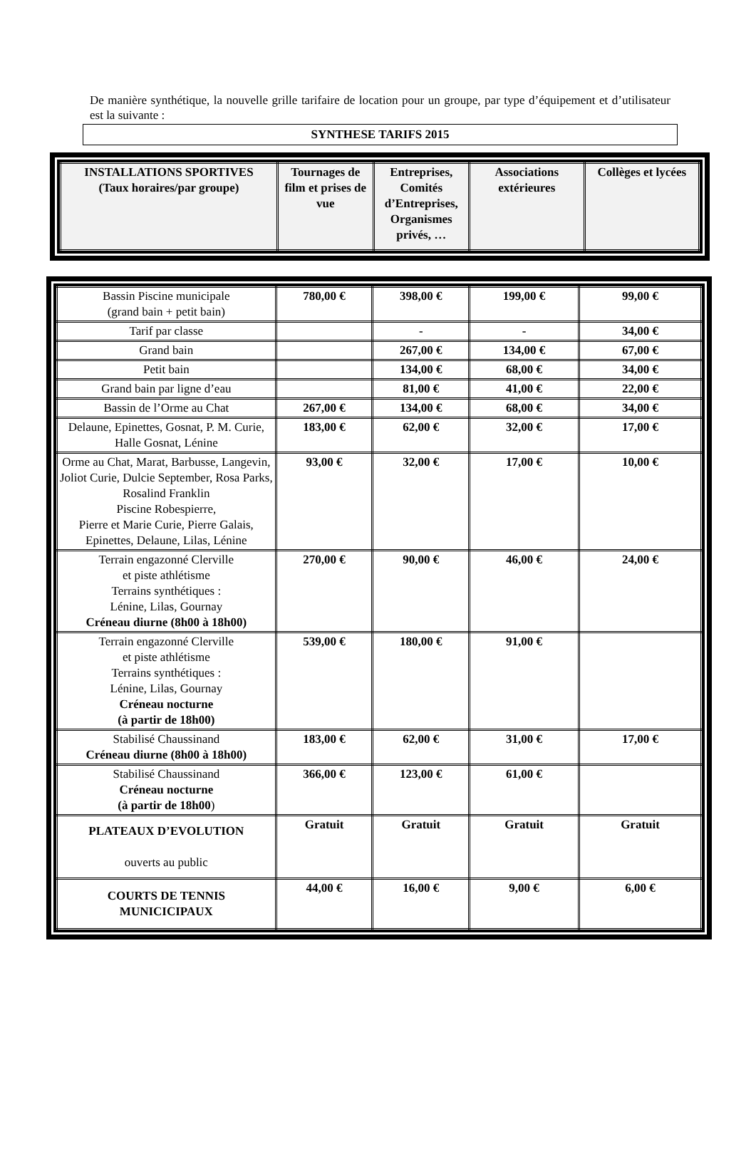De manière synthétique, la nouvelle grille tarifaire de location pour un groupe, par type d’équipement et d’utilisateur est la suivante :
SYNTHESE TARIFS 2015
| INSTALLATIONS SPORTIVES (Taux horaires/par groupe) | Tournages de film et prises de vue | Entreprises, Comités d’Entreprises, Organismes privés, … | Associations extérieures | Collèges et lycées |
| --- | --- | --- | --- | --- |
| Bassin Piscine municipale (grand bain + petit bain) | 780,00 € | 398,00 € | 199,00 € | 99,00 € |
| Tarif par classe | | - | - | 34,00 € |
| Grand bain | | 267,00 € | 134,00 € | 67,00 € |
| Petit bain | | 134,00 € | 68,00 € | 34,00 € |
| Grand bain par ligne d’eau | | 81,00 € | 41,00 € | 22,00 € |
| Bassin de l’Orme au Chat | 267,00 € | 134,00 € | 68,00 € | 34,00 € |
| Delaune, Epinettes, Gosnat, P. M. Curie, Halle Gosnat, Lénine | 183,00 € | 62,00 € | 32,00 € | 17,00 € |
| Orme au Chat, Marat, Barbusse, Langevin, Joliot Curie, Dulcie September, Rosa Parks, Rosalind Franklin Piscine Robespierre, Pierre et Marie Curie, Pierre Galais, Epinettes, Delaune, Lilas, Lénine | 93,00 € | 32,00 € | 17,00 € | 10,00 € |
| Terrain engazonné Clerville et piste athlétisme Terrains synthétiques : Lénine, Lilas, Gournay Créneau diurne (8h00 à 18h00) | 270,00 € | 90,00 € | 46,00 € | 24,00 € |
| Terrain engazonné Clerville et piste athlétisme Terrains synthétiques : Lénine, Lilas, Gournay Créneau nocturne (à partir de 18h00) | 539,00 € | 180,00 € | 91,00 € | |
| Stabilisé Chaussinand Créneau diurne (8h00 à 18h00) | 183,00 € | 62,00 € | 31,00 € | 17,00 € |
| Stabilisé Chaussinand Créneau nocturne (à partir de 18h00 ) | 366,00 € | 123,00 € | 61,00 € | |
| PLATEAUX D’EVOLUTION ouverts au public | Gratuit | Gratuit | Gratuit | Gratuit |
| COURTS DE TENNIS MUNICICIPAUX | 44,00 € | 16,00 € | 9,00 € | 6,00 € |